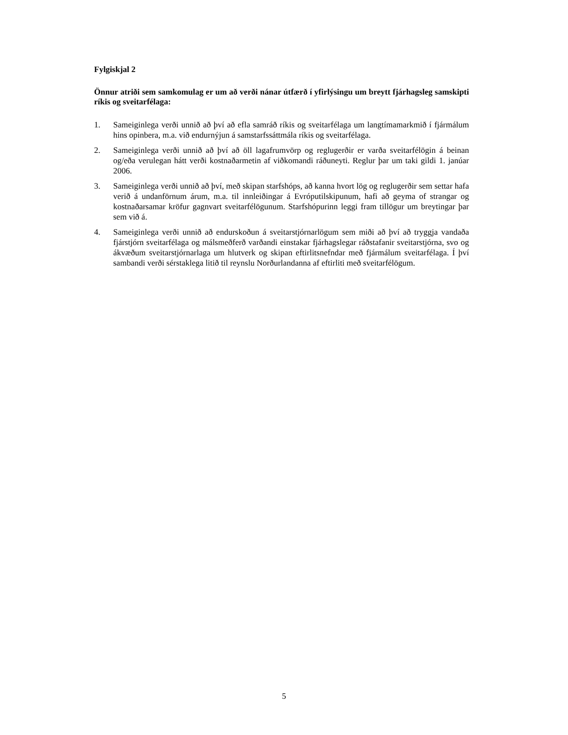Fylgiskjal 2
Önnur atriði sem samkomulag er um að verði nánar útfærð í yfirlýsingu um breytt fjárhagsleg samskipti ríkis og sveitarfélaga:
1. Sameiginlega verði unnið að því að efla samráð ríkis og sveitarfélaga um langtímamarkmið í fjármálum hins opinbera, m.a. við endurnýjun á samstarfssáttmála ríkis og sveitarfélaga.
2. Sameiginlega verði unnið að því að öll lagafrumvörp og reglugerðir er varða sveitarfélögin á beinan og/eða verulegan hátt verði kostnaðarmetin af viðkomandi ráðuneyti. Reglur þar um taki gildi 1. janúar 2006.
3. Sameiginlega verði unnið að því, með skipan starfshóps, að kanna hvort lög og reglugerðir sem settar hafa verið á undanförnum árum, m.a. til innleiðingar á Evróputilskipunum, hafi að geyma of strangar og kostnaðarsamar kröfur gagnvart sveitarfélögunum. Starfshópurinn leggi fram tillögur um breytingar þar sem við á.
4. Sameiginlega verði unnið að endurskoðun á sveitarstjórnarlögum sem miði að því að tryggja vandaða fjárstjórn sveitarfélaga og málsmeðferð varðandi einstakar fjárhagslegar ráðstafanir sveitarstjórna, svo og ákvæðum sveitarstjórnarlaga um hlutverk og skipan eftirlitsnefndar með fjármálum sveitarfélaga. Í því sambandi verði sérstaklega litið til reynslu Norðurlandanna af eftirliti með sveitarfélögum.
5